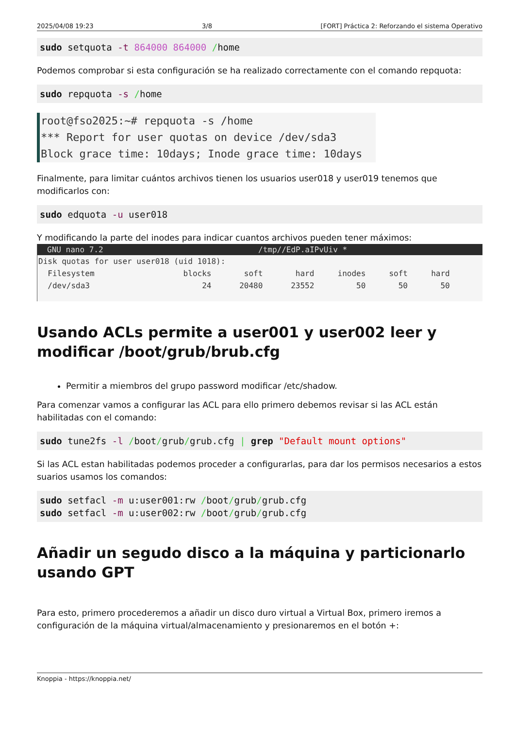2025/04/08 19:23 3/8 [FORT] Práctica 2: Reforzando el sistema Operativo
sudo setquota -t 864000 864000 /home
Podemos comprobar si esta configuración se ha realizado correctamente con el comando repquota:
sudo repquota -s /home
root@fso2025:~# repquota -s /home
*** Report for user quotas on device /dev/sda3
Block grace time: 10days; Inode grace time: 10days
Finalmente, para limitar cuántos archivos tienen los usuarios user018 y user019 tenemos que modificarlos con:
sudo edquota -u user018
Y modificando la parte del inodes para indicar cuantos archivos pueden tener máximos:
GNU nano 7.2 /tmp//EdP.aIPvUiv *
Disk quotas for user user018 (uid 1018):
  Filesystem                   blocks       soft       hard     inodes     soft     hard
  /dev/sda3                        24      20480      23552         50       50       50
Usando ACLs permite a user001 y user002 leer y modificar /boot/grub/brub.cfg
Permitir a miembros del grupo password modificar /etc/shadow.
Para comenzar vamos a configurar las ACL para ello primero debemos revisar si las ACL están habilitadas con el comando:
sudo tune2fs -l /boot/grub/grub.cfg | grep "Default mount options"
Si las ACL estan habilitadas podemos proceder a configurarlas, para dar los permisos necesarios a estos suarios usamos los comandos:
sudo setfacl -m u:user001:rw /boot/grub/grub.cfg
sudo setfacl -m u:user002:rw /boot/grub/grub.cfg
Añadir un segudo disco a la máquina y particionarlo usando GPT
Para esto, primero procederemos a añadir un disco duro virtual a Virtual Box, primero iremos a configuración de la máquina virtual/almacenamiento y presionaremos en el botón +:
Knoppia - https://knoppia.net/